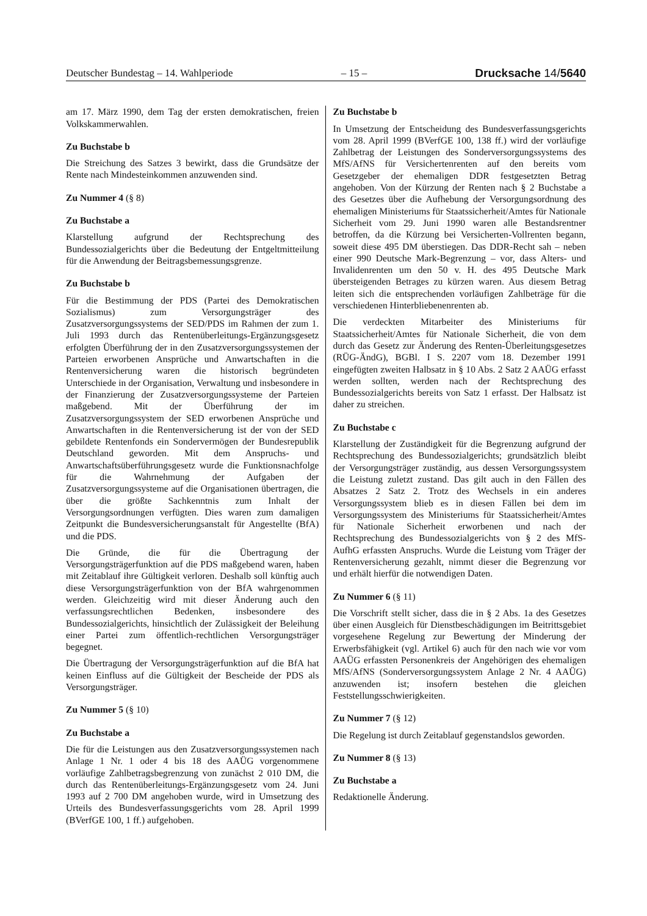Deutscher Bundestag – 14. Wahlperiode – 15 – Drucksache 14/5640
am 17. März 1990, dem Tag der ersten demokratischen, freien Volkskammerwahlen.
Zu Buchstabe b
Die Streichung des Satzes 3 bewirkt, dass die Grundsätze der Rente nach Mindesteinkommen anzuwenden sind.
Zu Nummer 4 (§ 8)
Zu Buchstabe a
Klarstellung aufgrund der Rechtsprechung des Bundessozialgerichts über die Bedeutung der Entgeltmitteilung für die Anwendung der Beitragsbemessungsgrenze.
Zu Buchstabe b
Für die Bestimmung der PDS (Partei des Demokratischen Sozialismus) zum Versorgungsträger des Zusatzversorgungssystems der SED/PDS im Rahmen der zum 1. Juli 1993 durch das Rentenüberleitungs-Ergänzungsgesetz erfolgten Überführung der in den Zusatzversorgungssystemen der Parteien erworbenen Ansprüche und Anwartschaften in die Rentenversicherung waren die historisch begründeten Unterschiede in der Organisation, Verwaltung und insbesondere in der Finanzierung der Zusatzversorgungssysteme der Parteien maßgebend. Mit der Überführung der im Zusatzversorgungssystem der SED erworbenen Ansprüche und Anwartschaften in die Rentenversicherung ist der von der SED gebildete Rentenfonds ein Sondervermögen der Bundesrepublik Deutschland geworden. Mit dem Anspruchs- und Anwartschaftsüberführungsgesetz wurde die Funktionsnachfolge für die Wahrnehmung der Aufgaben der Zusatzversorgungssysteme auf die Organisationen übertragen, die über die größte Sachkenntnis zum Inhalt der Versorgungsordnungen verfügten. Dies waren zum damaligen Zeitpunkt die Bundesversicherungsanstalt für Angestellte (BfA) und die PDS.
Die Gründe, die für die Übertragung der Versorgungsträgerfunktion auf die PDS maßgebend waren, haben mit Zeitablauf ihre Gültigkeit verloren. Deshalb soll künftig auch diese Versorgungsträgerfunktion von der BfA wahrgenommen werden. Gleichzeitig wird mit dieser Änderung auch den verfassungsrechtlichen Bedenken, insbesondere des Bundessozialgerichts, hinsichtlich der Zulässigkeit der Beleihung einer Partei zum öffentlich-rechtlichen Versorgungsträger begegnet.
Die Übertragung der Versorgungsträgerfunktion auf die BfA hat keinen Einfluss auf die Gültigkeit der Bescheide der PDS als Versorgungsträger.
Zu Nummer 5 (§ 10)
Zu Buchstabe a
Die für die Leistungen aus den Zusatzversorgungssystemen nach Anlage 1 Nr. 1 oder 4 bis 18 des AAÜG vorgenommene vorläufige Zahlbetragsbegrenzung von zunächst 2 010 DM, die durch das Rentenüberleitungs-Ergänzungsgesetz vom 24. Juni 1993 auf 2 700 DM angehoben wurde, wird in Umsetzung des Urteils des Bundesverfassungsgerichts vom 28. April 1999 (BVerfGE 100, 1 ff.) aufgehoben.
Zu Buchstabe b
In Umsetzung der Entscheidung des Bundesverfassungsgerichts vom 28. April 1999 (BVerfGE 100, 138 ff.) wird der vorläufige Zahlbetrag der Leistungen des Sonderversorgungssystems des MfS/AfNS für Versichertenrenten auf den bereits vom Gesetzgeber der ehemaligen DDR festgesetzten Betrag angehoben. Von der Kürzung der Renten nach § 2 Buchstabe a des Gesetzes über die Aufhebung der Versorgungsordnung des ehemaligen Ministeriums für Staatssicherheit/Amtes für Nationale Sicherheit vom 29. Juni 1990 waren alle Bestandsrentner betroffen, da die Kürzung bei Versicherten-Vollrenten begann, soweit diese 495 DM überstiegen. Das DDR-Recht sah – neben einer 990 Deutsche Mark-Begrenzung – vor, dass Alters- und Invalidenrenten um den 50 v. H. des 495 Deutsche Mark übersteigenden Betrages zu kürzen waren. Aus diesem Betrag leiten sich die entsprechenden vorläufigen Zahlbeträge für die verschiedenen Hinterbliebenenrenten ab.
Die verdeckten Mitarbeiter des Ministeriums für Staatssicherheit/Amtes für Nationale Sicherheit, die von dem durch das Gesetz zur Änderung des Renten-Überleitungsgesetzes (RÜG-ÄndG), BGBl. I S. 2207 vom 18. Dezember 1991 eingefügten zweiten Halbsatz in § 10 Abs. 2 Satz 2 AAÜG erfasst werden sollten, werden nach der Rechtsprechung des Bundessozialgerichts bereits von Satz 1 erfasst. Der Halbsatz ist daher zu streichen.
Zu Buchstabe c
Klarstellung der Zuständigkeit für die Begrenzung aufgrund der Rechtsprechung des Bundessozialgerichts; grundsätzlich bleibt der Versorgungsträger zuständig, aus dessen Versorgungssystem die Leistung zuletzt zustand. Das gilt auch in den Fällen des Absatzes 2 Satz 2. Trotz des Wechsels in ein anderes Versorgungssystem blieb es in diesen Fällen bei dem im Versorgungssystem des Ministeriums für Staatssicherheit/Amtes für Nationale Sicherheit erworbenen und nach der Rechtsprechung des Bundessozialgerichts von § 2 des MfS-AufhG erfassten Anspruchs. Wurde die Leistung vom Träger der Rentenversicherung gezahlt, nimmt dieser die Begrenzung vor und erhält hierfür die notwendigen Daten.
Zu Nummer 6 (§ 11)
Die Vorschrift stellt sicher, dass die in § 2 Abs. 1a des Gesetzes über einen Ausgleich für Dienstbeschädigungen im Beitrittsgebiet vorgesehene Regelung zur Bewertung der Minderung der Erwerbsfähigkeit (vgl. Artikel 6) auch für den nach wie vor vom AAÜG erfassten Personenkreis der Angehörigen des ehemaligen MfS/AfNS (Sonderversorgungssystem Anlage 2 Nr. 4 AAÜG) anzuwenden ist; insofern bestehen die gleichen Feststellungsschwierigkeiten.
Zu Nummer 7 (§ 12)
Die Regelung ist durch Zeitablauf gegenstandslos geworden.
Zu Nummer 8 (§ 13)
Zu Buchstabe a
Redaktionelle Änderung.